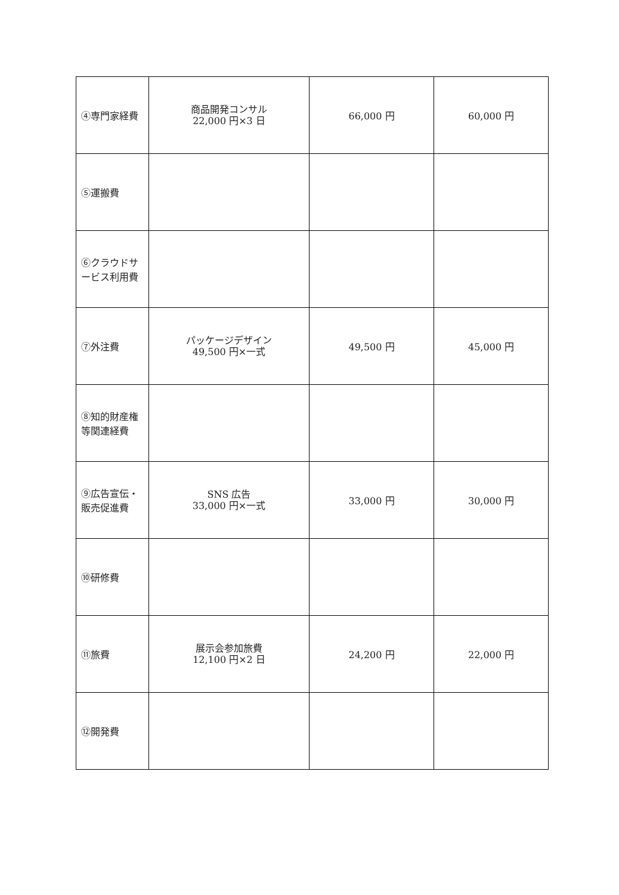| ④専門家経費 | 商品開発コンサル 22,000 円×3 日 | 66,000 円 | 60,000 円 |
| ⑤運搬費 | | | |
| ⑥クラウドサービス利用費 | | | |
| ⑦外注費 | パッケージデザイン 49,500 円×一式 | 49,500 円 | 45,000 円 |
| ⑧知的財産権等関連経費 | | | |
| ⑨広告宣伝・販売促進費 | SNS 広告 33,000 円×一式 | 33,000 円 | 30,000 円 |
| ⑩研修費 | | | |
| ⑪旅費 | 展示会参加旅費 12,100 円×2 日 | 24,200 円 | 22,000 円 |
| ⑫開発費 | | | |